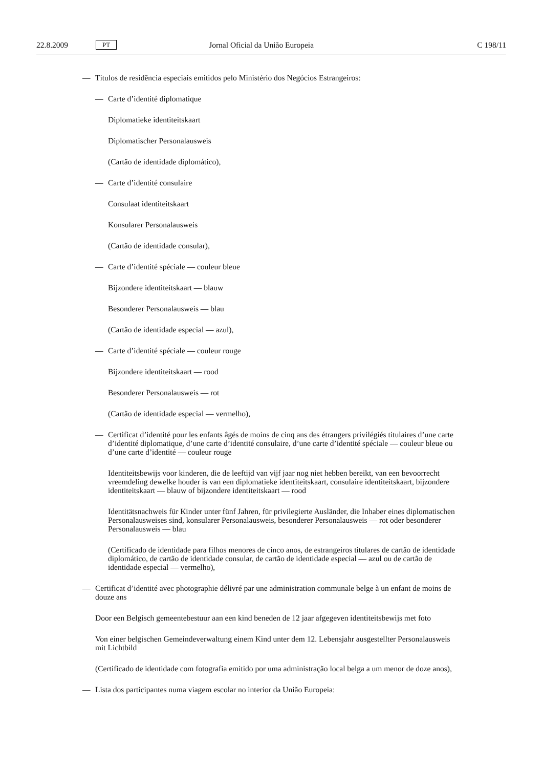22.8.2009 PT Jornal Oficial da União Europeia C 198/11
— Títulos de residência especiais emitidos pelo Ministério dos Negócios Estrangeiros:
— Carte d’identité diplomatique
Diplomatieke identiteitskaart
Diplomatischer Personalausweis
(Cartão de identidade diplomático),
— Carte d’identité consulaire
Consulaat identiteitskaart
Konsularer Personalausweis
(Cartão de identidade consular),
— Carte d’identité spéciale — couleur bleue
Bijzondere identiteitskaart — blauw
Besonderer Personalausweis — blau
(Cartão de identidade especial — azul),
— Carte d’identité spéciale — couleur rouge
Bijzondere identiteitskaart — rood
Besonderer Personalausweis — rot
(Cartão de identidade especial — vermelho),
— Certificat d’identité pour les enfants âgés de moins de cinq ans des étrangers privilégiés titulaires d’une carte d’identité diplomatique, d’une carte d’identité consulaire, d’une carte d’identité spéciale — couleur bleue ou d’une carte d’identité — couleur rouge
Identiteitsbewijs voor kinderen, die de leeftijd van vijf jaar nog niet hebben bereikt, van een bevoorrecht vreemdeling dewelke houder is van een diplomatieke identiteitskaart, consulaire identiteitskaart, bijzondere identiteitskaart — blauw of bijzondere identiteitskaart — rood
Identitätsnachweis für Kinder unter fünf Jahren, für privilegierte Ausländer, die Inhaber eines diplomatischen Personalausweises sind, konsularer Personalausweis, besonderer Personalausweis — rot oder besonderer Personalausweis — blau
(Certificado de identidade para filhos menores de cinco anos, de estrangeiros titulares de cartão de identidade diplomático, de cartão de identidade consular, de cartão de identidade especial — azul ou de cartão de identidade especial — vermelho),
— Certificat d’identité avec photographie délivré par une administration communale belge à un enfant de moins de douze ans
Door een Belgisch gemeentebestuur aan een kind beneden de 12 jaar afgegeven identiteitsbewijs met foto
Von einer belgischen Gemeindeverwaltung einem Kind unter dem 12. Lebensjahr ausgestellter Personalausweis mit Lichtbild
(Certificado de identidade com fotografia emitido por uma administração local belga a um menor de doze anos),
— Lista dos participantes numa viagem escolar no interior da União Europeia: